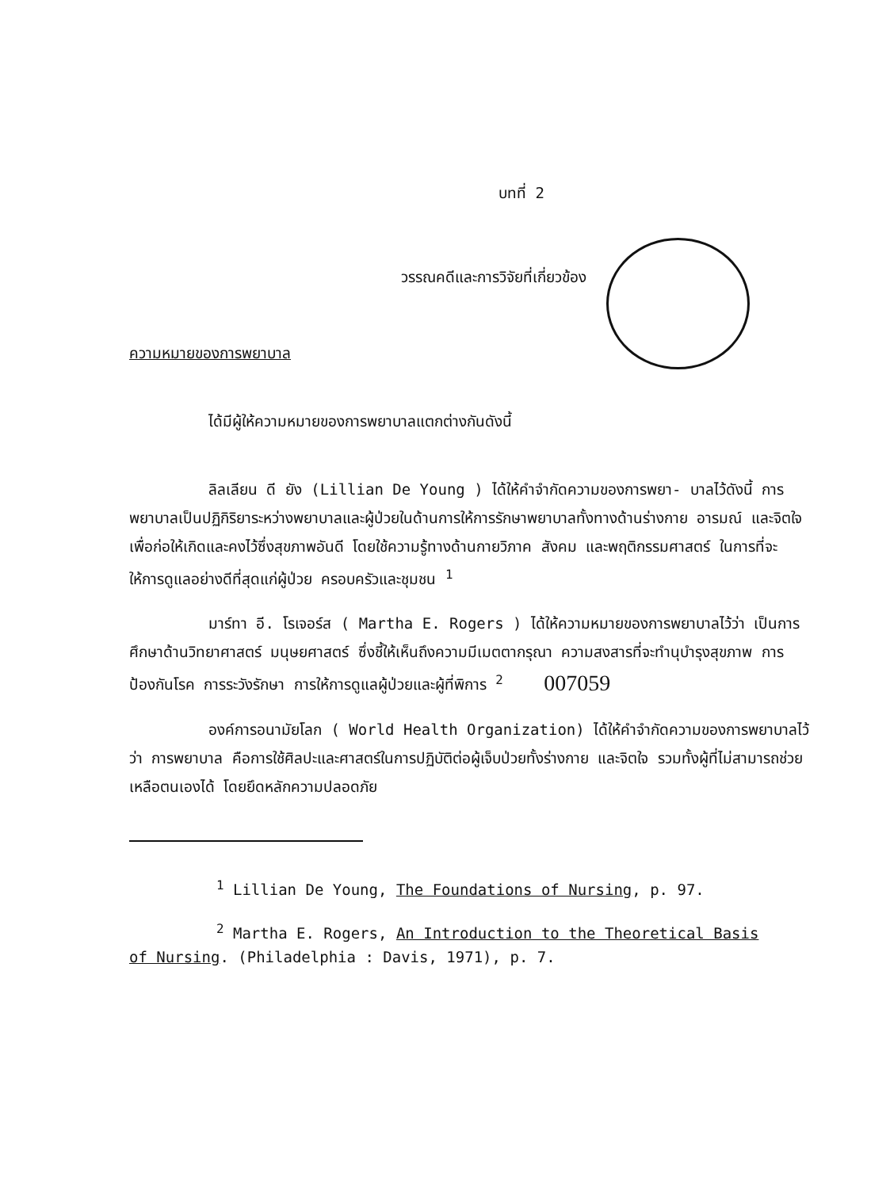บทที่ 2
วรรณคดีและการวิจัยที่เกี่ยวข้อง
ความหมายของการพยาบาล
ได้มีผู้ให้ความหมายของการพยาบาลแตกต่างกันดังนี้
ลิลเลียน ดี ยัง (Lillian De Young ) ได้ให้คำจำกัดความของการพยา- บาลไว้ดังนี้ การพยาบาลเป็นปฏิกิริยาระหว่างพยาบาลและผู้ป่วยในด้านการให้การรักษาพยาบาลทั้งทางด้านร่างกาย อารมณ์ และจิตใจ เพื่อก่อให้เกิดและคงไว้ซึ่งสุขภาพอันดี โดยใช้ความรู้ทางด้านกายวิภาค สังคม และพฤติกรรมศาสตร์ ในการที่จะให้การดูแลอย่างดีที่สุดแก่ผู้ป่วย ครอบครัวและชุมชน <sup>1</sup>
มาร์ทา อี. โรเจอร์ส ( Martha E. Rogers ) ได้ให้ความหมายของการพยาบาลไว้ว่า เป็นการศึกษาด้านวิทยาศาสตร์ มนุษยศาสตร์ ซึ่งชี้ให้เห็นถึงความมีเมตตากรุณา ความสงสารที่จะทำนุบำรุงสุขภาพ การป้องกันโรค การระวังรักษา การให้การดูแลผู้ป่วยและผู้ที่พิการ <sup>2</sup> 007059
องค์การอนามัยโลก ( World Health Organization) ได้ให้คำจำกัดความของการพยาบาลไว้ว่า การพยาบาล คือการใช้ศิลปะและศาสตร์ในการปฏิบัติต่อผู้เจ็บป่วยทั้งร่างกาย และจิตใจ รวมทั้งผู้ที่ไม่สามารถช่วยเหลือตนเองได้ โดยยึดหลักความปลอดภัย
<sup>1</sup> Lillian De Young, The Foundations of Nursing, p. 97.
<sup>2</sup> Martha E. Rogers, An Introduction to the Theoretical Basis
of Nursing. (Philadelphia : Davis, 1971), p. 7.